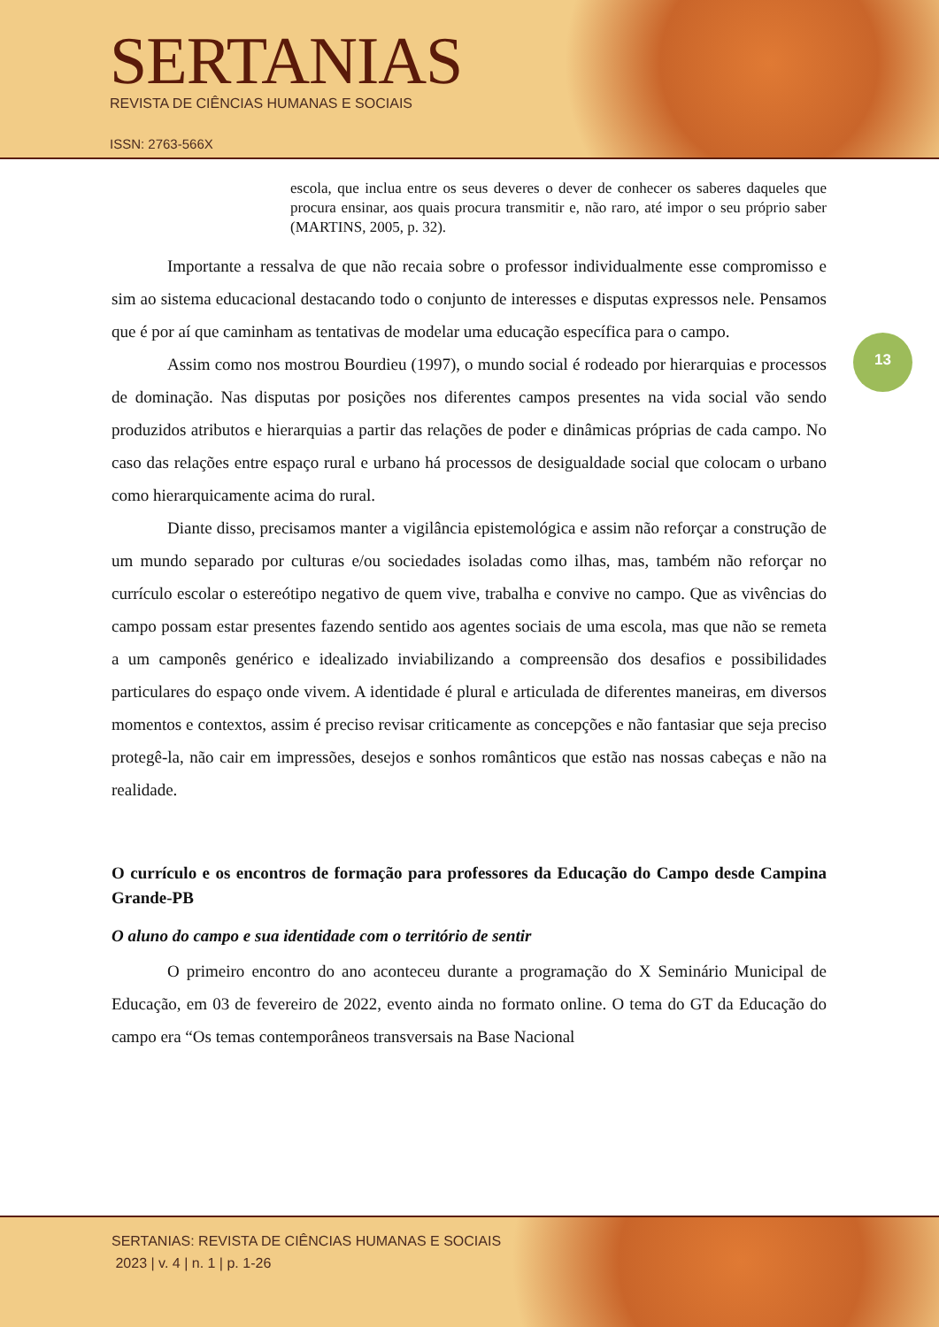SERTANIAS
REVISTA DE CIÊNCIAS HUMANAS E SOCIAIS
ISSN: 2763-566X
escola, que inclua entre os seus deveres o dever de conhecer os saberes daqueles que procura ensinar, aos quais procura transmitir e, não raro, até impor o seu próprio saber (MARTINS, 2005, p. 32).
Importante a ressalva de que não recaia sobre o professor individualmente esse compromisso e sim ao sistema educacional destacando todo o conjunto de interesses e disputas expressos nele. Pensamos que é por aí que caminham as tentativas de modelar uma educação específica para o campo.
Assim como nos mostrou Bourdieu (1997), o mundo social é rodeado por hierarquias e processos de dominação. Nas disputas por posições nos diferentes campos presentes na vida social vão sendo produzidos atributos e hierarquias a partir das relações de poder e dinâmicas próprias de cada campo. No caso das relações entre espaço rural e urbano há processos de desigualdade social que colocam o urbano como hierarquicamente acima do rural.
Diante disso, precisamos manter a vigilância epistemológica e assim não reforçar a construção de um mundo separado por culturas e/ou sociedades isoladas como ilhas, mas, também não reforçar no currículo escolar o estereótipo negativo de quem vive, trabalha e convive no campo. Que as vivências do campo possam estar presentes fazendo sentido aos agentes sociais de uma escola, mas que não se remeta a um camponês genérico e idealizado inviabilizando a compreensão dos desafios e possibilidades particulares do espaço onde vivem. A identidade é plural e articulada de diferentes maneiras, em diversos momentos e contextos, assim é preciso revisar criticamente as concepções e não fantasiar que seja preciso protegê-la, não cair em impressões, desejos e sonhos românticos que estão nas nossas cabeças e não na realidade.
O currículo e os encontros de formação para professores da Educação do Campo desde Campina Grande-PB
O aluno do campo e sua identidade com o território de sentir
O primeiro encontro do ano aconteceu durante a programação do X Seminário Municipal de Educação, em 03 de fevereiro de 2022, evento ainda no formato online. O tema do GT da Educação do campo era “Os temas contemporâneos transversais na Base Nacional
13
SERTANIAS: REVISTA DE CIÊNCIAS HUMANAS E SOCIAIS
2023 | v. 4 | n. 1 | p. 1-26